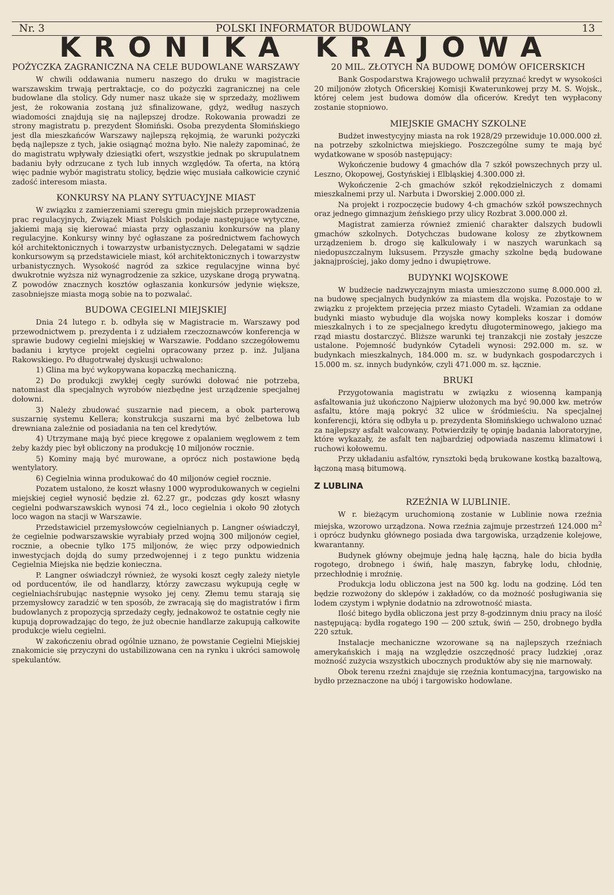Nr. 3 POLSKI INFORMATOR BUDOWLANY 13
KRONIKA KRAJOWA
POŻYCZKA ZAGRANICZNA NA CELE BUDOWLANE WARSZAWY
W chwili oddawania numeru naszego do druku w magistracie warszawskim trwają pertraktacje, co do pożyczki zagranicznej na cele budowlane dla stolicy. Gdy numer nasz ukaże się w sprzedaży, możliwem jest, że rokowania zostaną już sfinalizowane, gdyż, według naszych wiadomości znajdują się na najlepszej drodze. Rokowania prowadzi ze strony magistratu p. prezydent Słomiński. Osoba prezydenta Słomińskiego jest dla mieszkańców Warszawy najlepszą rękojmią, że warunki pożyczki będą najlepsze z tych, jakie osiągnąć można było. Nie należy zapominać, że do magistratu wpływały dziesiątki ofert, wszystkie jednak po skrupulatnem badaniu były odrzucane z tych lub innych względów. Ta oferta, na którą więc padnie wybór magistratu stolicy, będzie więc musiała całkowicie czynić zadość interesom miasta.
KONKURSY NA PLANY SYTUACYJNE MIAST
W związku z zamierzeniami szeregu gmin miejskich przeprowadzenia prac regulacyjnych, Związek Miast Polskich podaje następujące wytyczne, jakiemi mają się kierować miasta przy ogłaszaniu konkursów na plany regulacyjne. Konkursy winny być ogłaszane za pośrednictwem fachowych kół architektonicznych i towarzystw urbanistycznych. Delegatami w sądzie konkursowym są przedstawiciele miast, kół architektonicznych i towarzystw urbanistycznych. Wysokość nagród za szkice regulacyjne winna być dwukrotnie wyższa niż wynagrodzenie za szkice, uzyskane drogą prywatną. Z powodów znacznych kosztów ogłaszania konkursów jedynie większe, zasobniejsze miasta mogą sobie na to pozwalać.
BUDOWA CEGIELNI MIEJSKIEJ
Dnia 24 lutego r. b. odbyła się w Magistracie m. Warszawy pod przewodnictwem p. prezydenta i z udziałem rzeczoznawców konferencja w sprawie budowy cegielni miejskiej w Warszawie. Poddano szczegółowemu badaniu i krytyce projekt cegielni opracowany przez p. inż. Juljana Rakowskiego. Po długotrwałej dyskusji uchwalono:
1) Glina ma być wykopywana kopaczką mechaniczną.
2) Do produkcji zwykłej cegły surówki dołować nie potrzeba, natomiast dla specjalnych wyrobów niezbędne jest urządzenie specjalnej dołowni.
3) Należy zbudować suszarnie nad piecem, a obok parterową suszarnię systemu Kellera; konstrukcja suszarni ma być żelbetowa lub drewniana zależnie od posiadania na ten cel kredytów.
4) Utrzymane mają być piece kręgowe z opalaniem węglowem z tem żeby każdy piec był obliczony na produkcję 10 miljonów rocznie.
5) Kominy mają być murowane, a oprócz nich postawione będą wentylatory.
6) Cegielnia winna produkować do 40 miljonów cegieł rocznie.
Pozatem ustalono, że koszt własny 1000 wyprodukowanych w cegielni miejskiej cegieł wynosić będzie zł. 62.27 gr., podczas gdy koszt własny cegielni podwarszawskich wynosi 74 zł., loco cegielnia i około 90 złotych loco wagon na stacji w Warszawie.
Przedstawiciel przemysłowców cegielnianych p. Langner oświadczył, że cegielnie podwarszawskie wyrabiały przed wojną 300 miljonów cegieł, rocznie, a obecnie tylko 175 miljonów, że więc przy odpowiednich inwestycjach dojdą do sumy przedwojennej i z tego punktu widzenia Cegielnia Miejska nie będzie konieczna.
P. Langner oświadczył również, że wysoki koszt cegły zależy nietyle od porducentów, ile od handlarzy, którzy zawczasu wykupują cegłę w cegielniachśrubując następnie wysoko jej ceny. Złemu temu starają się przemysłowcy zaradzić w ten sposób, że zwracają się do magistratów i firm budowlanych z propozycją sprzedaży cegły, jednakowoż te ostatnie cegły nie kupują doprowadzając do tego, że już obecnie handlarze zakupują całkowite produkcje wielu cegielni.
W zakończeniu obrad ogólnie uznano, że powstanie Cegielni Miejskiej znakomicie się przyczyni do ustabilizowana cen na rynku i ukróci samowolę spekulantów.
20 MIL. ZŁOTYCH NA BUDOWĘ DOMÓW OFICERSKICH
Bank Gospodarstwa Krajowego uchwalił przyznać kredyt w wysokości 20 miljonów złotych Oficerskiej Komisji Kwaterunkowej przy M. S. Wojsk., której celem jest budowa domów dla oficerów. Kredyt ten wypłacony zostanie stopniowo.
MIEJSKIE GMACHY SZKOLNE
Budżet inwestycyjny miasta na rok 1928/29 przewiduje 10.000.000 zł. na potrzeby szkolnictwa miejskiego. Poszczególne sumy te mają być wydatkowane w sposób następujący:
Wykończenie budowy 4 gmachów dla 7 szkół powszechnych przy ul. Leszno, Okopowej, Gostyńskiej i Elbląskiej 4.300.000 zł.
Wykończenie 2-ch gmachów szkół rękodzielniczych z domami mieszkalnemi przy ul. Narbuta i Dworskiej 2.000.000 zł.
Na projekt i rozpoczęcie budowy 4-ch gmachów szkół powszechnych oraz jednego gimnazjum żeńskiego przy ulicy Rozbrat 3.000.000 zł.
Magistrat zamierza również zmienić charakter dalszych budowli gmachów szkolnych. Dotychczas budowane kolosy ze zbytkownem urządzeniem b. drogo się kalkulowały i w naszych warunkach są niedopuszczalnym luksusem. Przyszłe gmachy szkolne będą budowane jaknajprościej, jako domy jedno i dwupiętrowe.
BUDYNKI WOJSKOWE
W budżecie nadzwyczajnym miasta umieszczono sumę 8.000.000 zł. na budowę specjalnych budynków za miastem dla wojska. Pozostaje to w związku z projektem przejęcia przez miasto Cytadeli. Wzamian za oddane budynki miasto wybuduje dla wojska nowy kompleks koszar i domów mieszkalnych i to ze specjalnego kredytu długoterminowego, jakiego ma rząd miastu dostarczyć. Bliższe warunki tej tranzakcji nie zostały jeszcze ustalone. Pojemność budynków Cytadeli wynosi: 292.000 m. sz. w budynkach mieszkalnych, 184.000 m. sz. w budynkach gospodarczych i 15.000 m. sz. innych budynków, czyli 471.000 m. sz. łącznie.
BRUKI
Przygotowania magistratu w związku z wiosenną kampanją asfaltowania już ukończono Najpierw ułożonych ma być 90.000 kw. metrów asfaltu, które mają pokryć 32 ulice w śródmieściu. Na specjalnej konferencji, która się odbyła u p. prezydenta Słomińskiego uchwalono uznać za najlepszy asfalt walcowany. Potwierdziły tę opinję badania laboratoryjne, które wykazały, że asfalt ten najbardziej odpowiada naszemu klimatowi i ruchowi kołowemu.
Przy układaniu asfaltów, rynsztoki będą brukowane kostką bazaltową, łączoną masą bitumową.
Z LUBLINA
RZEŹNIA W LUBLINIE.
W r. bieżącym uruchomioną zostanie w Lublinie nowa rzeźnia miejska, wzorowo urządzona. Nowa rzeźnia zajmuje przestrzeń 124.000 m<sup>2</sup> i oprócz budynku głównego posiada dwa targowiska, urządzenie kolejowe, kwarantanny.
Budynek główny obejmuje jedną halę łączną, hale do bicia bydła rogotego, drobnego i świń, halę maszyn, fabrykę lodu, chłodnię, przechłodnię i mroźnię.
Produkcja lodu obliczona jest na 500 kg. lodu na godzinę. Lód ten będzie rozwożony do sklepów i zakładów, co da możność posługiwania się lodem czystym i wpłynie dodatnio na zdrowotność miasta.
Ilość bitego bydła obliczona jest przy 8-godzinnym dniu pracy na ilość następującą: bydła rogatego 190 — 200 sztuk, świń — 250, drobnego bydła 220 sztuk.
Instalacje mechaniczne wzorowane są na najlepszych rzeźniach amerykańskich i mają na względzie oszczędność pracy ludzkiej ,oraz możność zużycia wszystkich ubocznych produktów aby się nie marnowały.
Obok terenu rzeźni znajduje się rzeźnia kontumacyjna, targowisko na bydło przeznaczone na ubój i targowisko hodowlane.